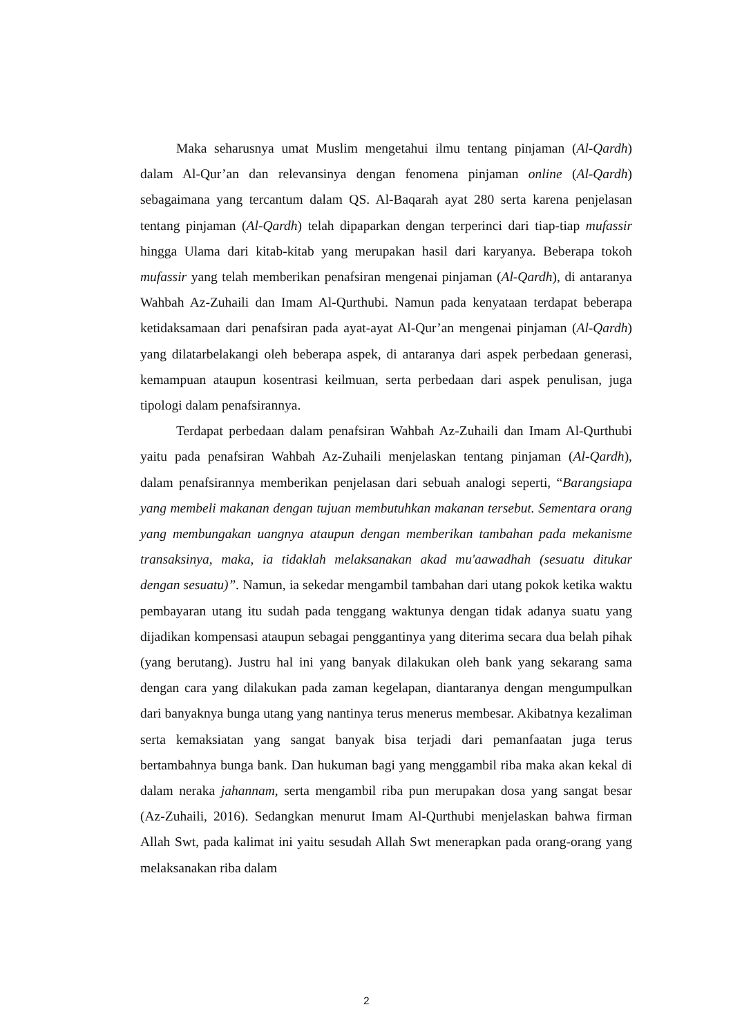Maka seharusnya umat Muslim mengetahui ilmu tentang pinjaman (Al-Qardh) dalam Al-Qur’an dan relevansinya dengan fenomena pinjaman online (Al-Qardh) sebagaimana yang tercantum dalam QS. Al-Baqarah ayat 280 serta karena penjelasan tentang pinjaman (Al-Qardh) telah dipaparkan dengan terperinci dari tiap-tiap mufassir hingga Ulama dari kitab-kitab yang merupakan hasil dari karyanya. Beberapa tokoh mufassir yang telah memberikan penafsiran mengenai pinjaman (Al-Qardh), di antaranya Wahbah Az-Zuhaili dan Imam Al-Qurthubi. Namun pada kenyataan terdapat beberapa ketidaksamaan dari penafsiran pada ayat-ayat Al-Qur’an mengenai pinjaman (Al-Qardh) yang dilatarbelakangi oleh beberapa aspek, di antaranya dari aspek perbedaan generasi, kemampuan ataupun kosentrasi keilmuan, serta perbedaan dari aspek penulisan, juga tipologi dalam penafsirannya.
Terdapat perbedaan dalam penafsiran Wahbah Az-Zuhaili dan Imam Al-Qurthubi yaitu pada penafsiran Wahbah Az-Zuhaili menjelaskan tentang pinjaman (Al-Qardh), dalam penafsirannya memberikan penjelasan dari sebuah analogi seperti, “Barangsiapa yang membeli makanan dengan tujuan membutuhkan makanan tersebut. Sementara orang yang membungakan uangnya ataupun dengan memberikan tambahan pada mekanisme transaksinya, maka, ia tidaklah melaksanakan akad mu'aawadhah (sesuatu ditukar dengan sesuatu)”. Namun, ia sekedar mengambil tambahan dari utang pokok ketika waktu pembayaran utang itu sudah pada tenggang waktunya dengan tidak adanya suatu yang dijadikan kompensasi ataupun sebagai penggantinya yang diterima secara dua belah pihak (yang berutang). Justru hal ini yang banyak dilakukan oleh bank yang sekarang sama dengan cara yang dilakukan pada zaman kegelapan, diantaranya dengan mengumpulkan dari banyaknya bunga utang yang nantinya terus menerus membesar. Akibatnya kezaliman serta kemaksiatan yang sangat banyak bisa terjadi dari pemanfaatan juga terus bertambahnya bunga bank. Dan hukuman bagi yang menggambil riba maka akan kekal di dalam neraka jahannam, serta mengambil riba pun merupakan dosa yang sangat besar (Az-Zuhaili, 2016). Sedangkan menurut Imam Al-Qurthubi menjelaskan bahwa firman Allah Swt, pada kalimat ini yaitu sesudah Allah Swt menerapkan pada orang-orang yang melaksanakan riba dalam
2